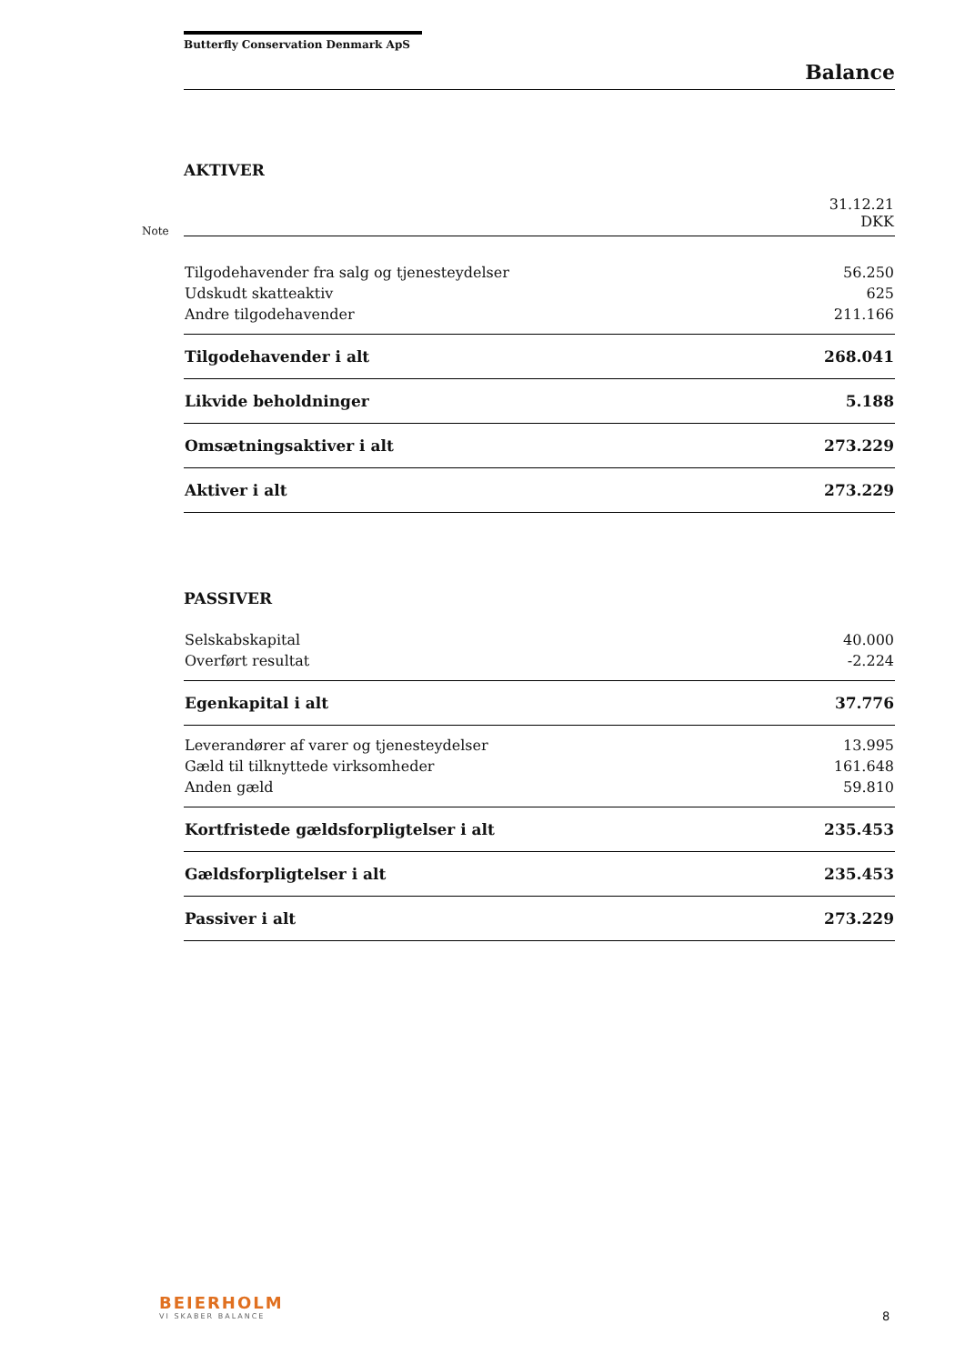Butterfly Conservation Denmark ApS
Balance
AKTIVER
| | 31.12.21 |
| Note | DKK |
| Tilgodehavender fra salg og tjenesteydelser | 56.250 |
| Udskudt skatteaktiv | 625 |
| Andre tilgodehavender | 211.166 |
| Tilgodehavender i alt | 268.041 |
| Likvide beholdninger | 5.188 |
| Omsætningsaktiver i alt | 273.229 |
| Aktiver i alt | 273.229 |
PASSIVER
| Selskabskapital | 40.000 |
| Overført resultat | -2.224 |
| Egenkapital i alt | 37.776 |
| Leverandører af varer og tjenesteydelser | 13.995 |
| Gæld til tilknyttede virksomheder | 161.648 |
| Anden gæld | 59.810 |
| Kortfristede gældsforpligtelser i alt | 235.453 |
| Gældsforpligtelser i alt | 235.453 |
| Passiver i alt | 273.229 |
BEIERHOLM
VI SKABER BALANCE
8